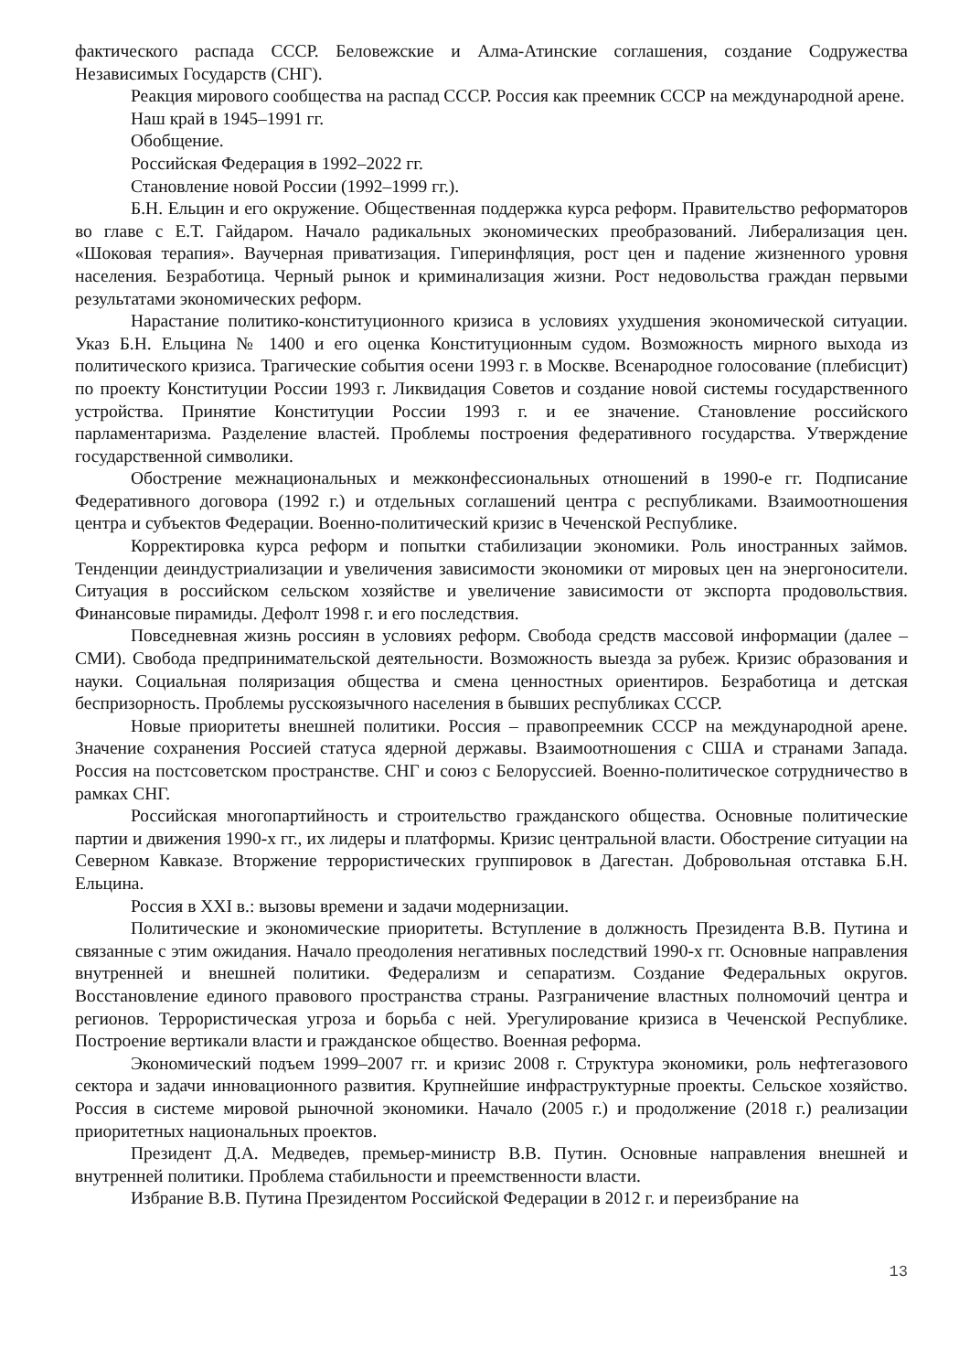фактического распада СССР. Беловежские и Алма-Атинские соглашения, создание Содружества Независимых Государств (СНГ).
Реакция мирового сообщества на распад СССР. Россия как преемник СССР на международной арене.
Наш край в 1945–1991 гг.
Обобщение.
Российская Федерация в 1992–2022 гг.
Становление новой России (1992–1999 гг.).
Б.Н. Ельцин и его окружение. Общественная поддержка курса реформ. Правительство реформаторов во главе с Е.Т. Гайдаром. Начало радикальных экономических преобразований. Либерализация цен. «Шоковая терапия». Ваучерная приватизация. Гиперинфляция, рост цен и падение жизненного уровня населения. Безработица. Черный рынок и криминализация жизни. Рост недовольства граждан первыми результатами экономических реформ.
Нарастание политико-конституционного кризиса в условиях ухудшения экономической ситуации. Указ Б.Н. Ельцина № 1400 и его оценка Конституционным судом. Возможность мирного выхода из политического кризиса. Трагические события осени 1993 г. в Москве. Всенародное голосование (плебисцит) по проекту Конституции России 1993 г. Ликвидация Советов и создание новой системы государственного устройства. Принятие Конституции России 1993 г. и ее значение. Становление российского парламентаризма. Разделение властей. Проблемы построения федеративного государства. Утверждение государственной символики.
Обострение межнациональных и межконфессиональных отношений в 1990-е гг. Подписание Федеративного договора (1992 г.) и отдельных соглашений центра с республиками. Взаимоотношения центра и субъектов Федерации. Военно-политический кризис в Чеченской Республике.
Корректировка курса реформ и попытки стабилизации экономики. Роль иностранных займов. Тенденции деиндустриализации и увеличения зависимости экономики от мировых цен на энергоносители. Ситуация в российском сельском хозяйстве и увеличение зависимости от экспорта продовольствия. Финансовые пирамиды. Дефолт 1998 г. и его последствия.
Повседневная жизнь россиян в условиях реформ. Свобода средств массовой информации (далее – СМИ). Свобода предпринимательской деятельности. Возможность выезда за рубеж. Кризис образования и науки. Социальная поляризация общества и смена ценностных ориентиров. Безработица и детская беспризорность. Проблемы русскоязычного населения в бывших республиках СССР.
Новые приоритеты внешней политики. Россия – правопреемник СССР на международной арене. Значение сохранения Россией статуса ядерной державы. Взаимоотношения с США и странами Запада. Россия на постсоветском пространстве. СНГ и союз с Белоруссией. Военно-политическое сотрудничество в рамках СНГ.
Российская многопартийность и строительство гражданского общества. Основные политические партии и движения 1990-х гг., их лидеры и платформы. Кризис центральной власти. Обострение ситуации на Северном Кавказе. Вторжение террористических группировок в Дагестан. Добровольная отставка Б.Н. Ельцина.
Россия в XXI в.: вызовы времени и задачи модернизации.
Политические и экономические приоритеты. Вступление в должность Президента В.В. Путина и связанные с этим ожидания. Начало преодоления негативных последствий 1990-х гг. Основные направления внутренней и внешней политики. Федерализм и сепаратизм. Создание Федеральных округов. Восстановление единого правового пространства страны. Разграничение властных полномочий центра и регионов. Террористическая угроза и борьба с ней. Урегулирование кризиса в Чеченской Республике. Построение вертикали власти и гражданское общество. Военная реформа.
Экономический подъем 1999–2007 гг. и кризис 2008 г. Структура экономики, роль нефтегазового сектора и задачи инновационного развития. Крупнейшие инфраструктурные проекты. Сельское хозяйство. Россия в системе мировой рыночной экономики. Начало (2005 г.) и продолжение (2018 г.) реализации приоритетных национальных проектов.
Президент Д.А. Медведев, премьер-министр В.В. Путин. Основные направления внешней и внутренней политики. Проблема стабильности и преемственности власти.
Избрание В.В. Путина Президентом Российской Федерации в 2012 г. и переизбрание на
13